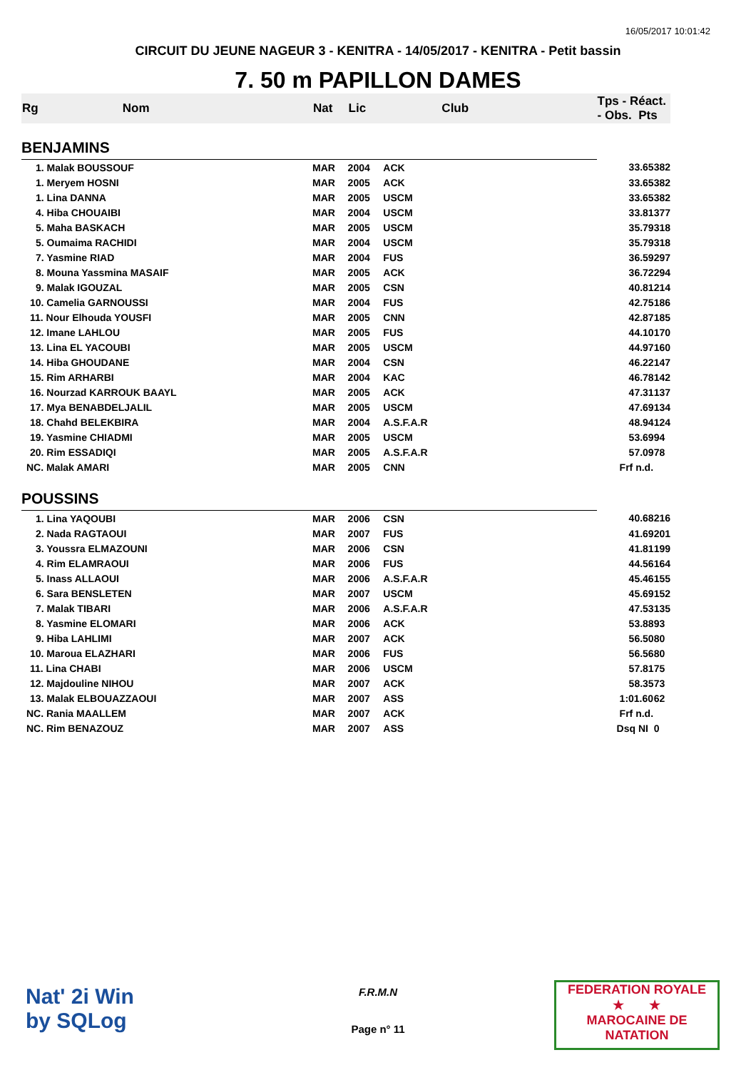16/05/2017 10:01:42
CIRCUIT DU JEUNE NAGEUR 3 - KENITRA - 14/05/2017 - KENITRA - Petit bassin
7. 50 m PAPILLON DAMES
| Rg | Nom | Nat | Lic | Club | Tps - Réact. - Obs. Pts | |
| --- | --- | --- | --- | --- | --- | --- |
| BENJAMINS | | | | | | |
| 1. Malak BOUSSOUF | | MAR | 2004 | ACK | 33.65 | 382 |
| 1. Meryem HOSNI | | MAR | 2005 | ACK | 33.65 | 382 |
| 1. Lina DANNA | | MAR | 2005 | USCM | 33.65 | 382 |
| 4. Hiba CHOUAIBI | | MAR | 2004 | USCM | 33.81 | 377 |
| 5. Maha BASKACH | | MAR | 2005 | USCM | 35.79 | 318 |
| 5. Oumaima RACHIDI | | MAR | 2004 | USCM | 35.79 | 318 |
| 7. Yasmine RIAD | | MAR | 2004 | FUS | 36.59 | 297 |
| 8. Mouna Yassmina MASAIF | | MAR | 2005 | ACK | 36.72 | 294 |
| 9. Malak IGOUZAL | | MAR | 2005 | CSN | 40.81 | 214 |
| 10. Camelia GARNOUSSI | | MAR | 2004 | FUS | 42.75 | 186 |
| 11. Nour Elhouda YOUSFI | | MAR | 2005 | CNN | 42.87 | 185 |
| 12. Imane LAHLOU | | MAR | 2005 | FUS | 44.10 | 170 |
| 13. Lina EL YACOUBI | | MAR | 2005 | USCM | 44.97 | 160 |
| 14. Hiba GHOUDANE | | MAR | 2004 | CSN | 46.22 | 147 |
| 15. Rim ARHARBI | | MAR | 2004 | KAC | 46.78 | 142 |
| 16. Nourzad KARROUK BAAYL | | MAR | 2005 | ACK | 47.31 | 137 |
| 17. Mya BENABDELJALIL | | MAR | 2005 | USCM | 47.69 | 134 |
| 18. Chahd BELEKBIRA | | MAR | 2004 | A.S.F.A.R | 48.94 | 124 |
| 19. Yasmine CHIADMI | | MAR | 2005 | USCM | 53.69 | 94 |
| 20. Rim ESSADIQI | | MAR | 2005 | A.S.F.A.R | 57.09 | 78 |
| NC. Malak AMARI | | MAR | 2005 | CNN | Frf n.d. | |
| POUSSINS | | | | | | |
| 1. Lina YAQOUBI | | MAR | 2006 | CSN | 40.68 | 216 |
| 2. Nada RAGTAOUI | | MAR | 2007 | FUS | 41.69 | 201 |
| 3. Youssra ELMAZOUNI | | MAR | 2006 | CSN | 41.81 | 199 |
| 4. Rim ELAMRAOUI | | MAR | 2006 | FUS | 44.56 | 164 |
| 5. Inass ALLAOUI | | MAR | 2006 | A.S.F.A.R | 45.46 | 155 |
| 6. Sara BENSLETEN | | MAR | 2007 | USCM | 45.69 | 152 |
| 7. Malak TIBARI | | MAR | 2006 | A.S.F.A.R | 47.53 | 135 |
| 8. Yasmine ELOMARI | | MAR | 2006 | ACK | 53.88 | 93 |
| 9. Hiba LAHLIMI | | MAR | 2007 | ACK | 56.50 | 80 |
| 10. Maroua ELAZHARI | | MAR | 2006 | FUS | 56.56 | 80 |
| 11. Lina CHABI | | MAR | 2006 | USCM | 57.81 | 75 |
| 12. Majdouline NIHOU | | MAR | 2007 | ACK | 58.35 | 73 |
| 13. Malak ELBOUAZZAOUI | | MAR | 2007 | ASS | 1:01.60 | 62 |
| NC. Rania MAALLEM | | MAR | 2007 | ACK | Frf n.d. | |
| NC. Rim BENAZOUZ | | MAR | 2007 | ASS | Dsq NI | 0 |
Nat' 2i Win
by SQLog
F.R.M.N
Page n° 11
FEDERATION ROYALE
★ ★
MAROCAINE DE NATATION